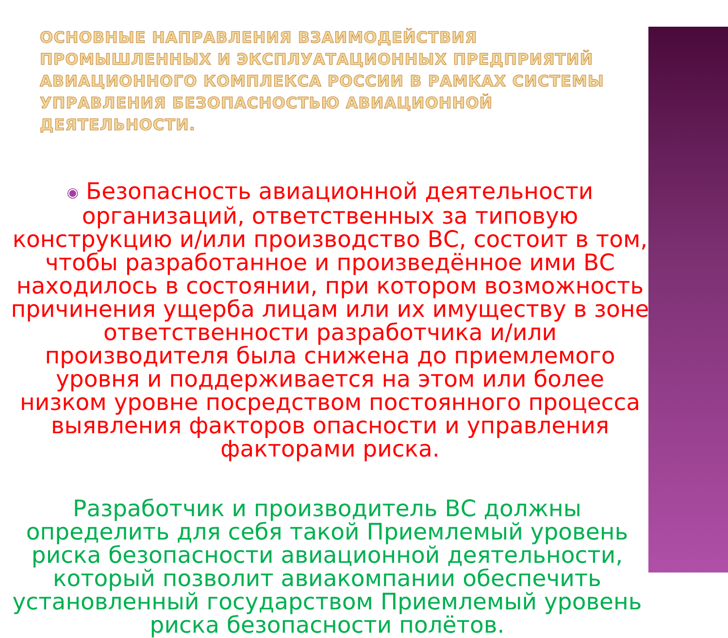ОСНОВНЫЕ НАПРАВЛЕНИЯ ВЗАИМОДЕЙСТВИЯ ПРОМЫШЛЕННЫХ И ЭКСПЛУАТАЦИОННЫХ ПРЕДПРИЯТИЙ АВИАЦИОННОГО КОМПЛЕКСА РОССИИ В РАМКАХ СИСТЕМЫ УПРАВЛЕНИЯ БЕЗОПАСНОСТЬЮ АВИАЦИОННОЙ ДЕЯТЕЛЬНОСТИ.
◉ Безопасность авиационной деятельности организаций, ответственных за типовую конструкцию и/или производство ВС, состоит в том, чтобы разработанное и произведённое ими ВС находилось в состоянии, при котором возможность причинения ущерба лицам или их имуществу в зоне ответственности разработчика и/или производителя была снижена до приемлемого уровня и поддерживается на этом или более низком уровне посредством постоянного процесса выявления факторов опасности и управления факторами риска.
Разработчик и производитель ВС должны определить для себя такой Приемлемый уровень риска безопасности авиационной деятельности, который позволит авиакомпании обеспечить установленный государством Приемлемый уровень риска безопасности полётов.